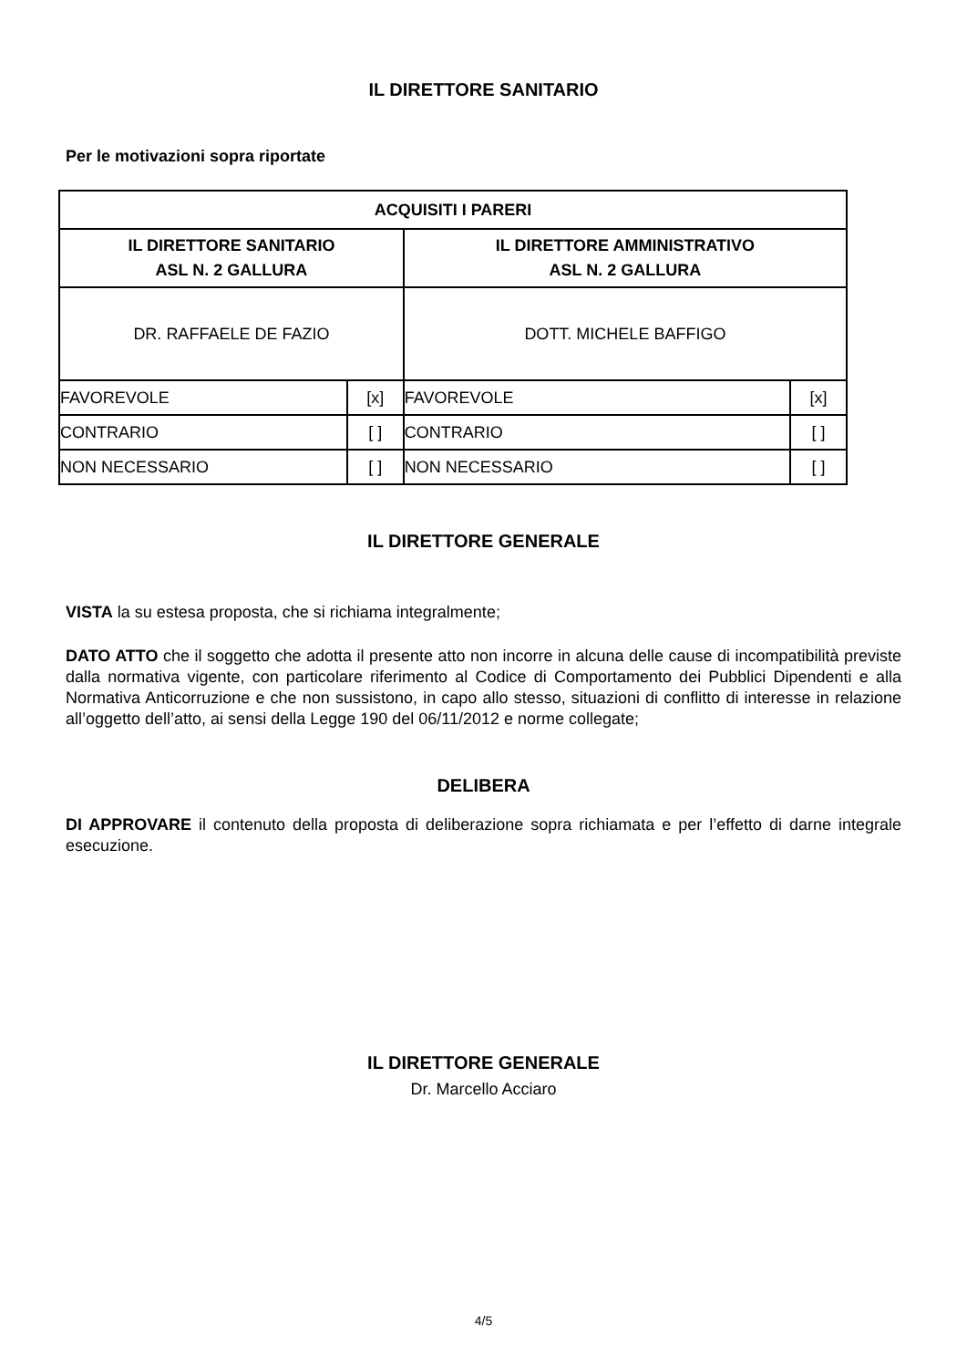IL DIRETTORE SANITARIO
Per le motivazioni sopra riportate
| ACQUISITI I PARERI | | | |
| IL DIRETTORE SANITARIO ASL N. 2 GALLURA | | IL DIRETTORE AMMINISTRATIVO ASL N. 2 GALLURA | |
| DR. RAFFAELE DE FAZIO | | DOTT. MICHELE BAFFIGO | |
| FAVOREVOLE | [x] | FAVOREVOLE | [x] |
| CONTRARIO | [ ] | CONTRARIO | [ ] |
| NON NECESSARIO | [ ] | NON NECESSARIO | [ ] |
IL DIRETTORE GENERALE
VISTA la su estesa proposta, che si richiama integralmente;
DATO ATTO che il soggetto che adotta il presente atto non incorre in alcuna delle cause di incompatibilità previste dalla normativa vigente, con particolare riferimento al Codice di Comportamento dei Pubblici Dipendenti e alla Normativa Anticorruzione e che non sussistono, in capo allo stesso, situazioni di conflitto di interesse in relazione all’oggetto dell’atto, ai sensi della Legge 190 del 06/11/2012 e norme collegate;
DELIBERA
DI APPROVARE il contenuto della proposta di deliberazione sopra richiamata e per l’effetto di darne integrale esecuzione.
IL DIRETTORE GENERALE
Dr. Marcello Acciaro
4/5